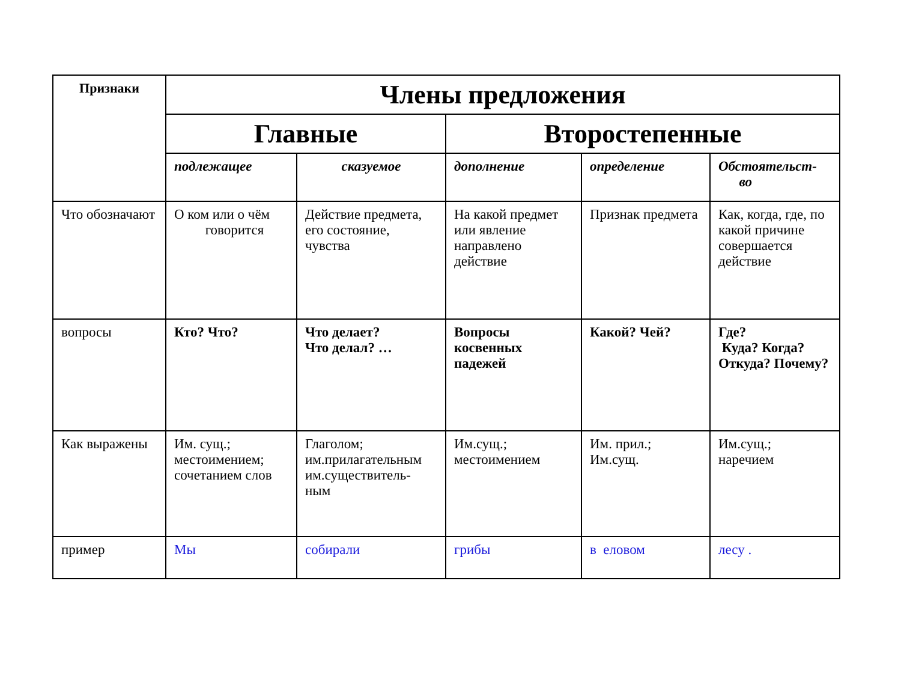| Признаки | Члены предложения | | | | |
| --- | --- | --- | --- | --- | --- |
| | Главные | | Второстепенные | | |
| | подлежащее | сказуемое | дополнение | определение | Обстоятельст- во |
| Что обозначают | О ком или о чём говорится | Действие предмета, его состояние, чувства | На какой предмет или явление направлено действие | Признак предмета | Как, когда, где, по какой причине совершается действие |
| вопросы | Кто? Что? | Что делает? Что делал? … | Вопросы косвенных падежей | Какой? Чей? | Где? Куда? Когда? Откуда? Почему? |
| Как выражены | Им. сущ.; местоимением; сочетанием слов | Глаголом; им.прилагательным им.существитель- ным | Им.сущ.; местоимением | Им. прил.; Им.сущ. | Им.сущ.; наречием |
| пример | Мы | собирали | грибы | в еловом | лесу . |